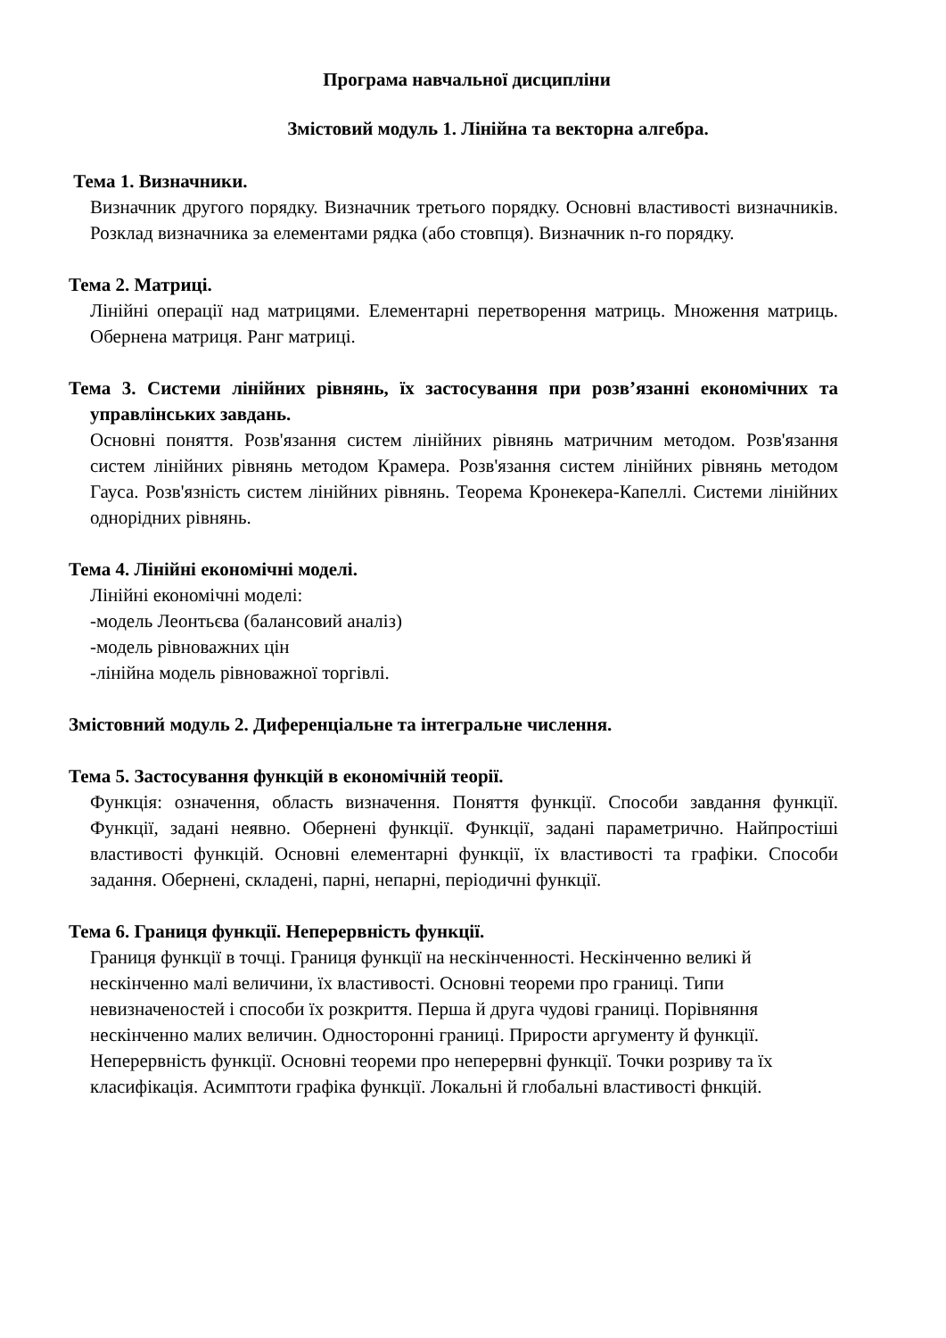Програма навчальної дисципліни
Змістовий модуль 1. Лінійна та векторна алгебра.
Тема 1. Визначники.
Визначник другого порядку. Визначник третього порядку. Основні властивості визначників. Розклад визначника за елементами рядка (або стовпця). Визначник n-го порядку.
Тема 2. Матриці.
Лінійні операції над матрицями. Елементарні перетворення матриць. Множення матриць. Обернена матриця. Ранг матриці.
Тема 3. Системи лінійних рівнянь, їх застосування при розв’язанні економічних та управлінських завдань.
Основні поняття. Розв'язання систем лінійних рівнянь матричним методом. Розв'язання систем лінійних рівнянь методом Крамера. Розв'язання систем лінійних рівнянь методом Гауса. Розв'язність систем лінійних рівнянь. Теорема Кронекера-Капеллі. Системи лінійних однорідних рівнянь.
Тема 4. Лінійні економічні моделі.
Лінійні економічні моделі:
-модель Леонтьєва (балансовий аналіз)
-модель рівноважних цін
-лінійна модель рівноважної торгівлі.
Змістовний модуль 2. Диференціальне та інтегральне числення.
Тема 5. Застосування функцій в економічній теорії.
Функція: означення, область визначення. Поняття функції. Способи завдання функції. Функції, задані неявно. Обернені функції. Функції, задані параметрично. Найпростіші властивості функцій. Основні елементарні функції, їх властивості та графіки. Способи задання. Обернені, складені, парні, непарні, періодичні функції.
Тема 6. Границя функції. Неперервність функції.
Границя функції в точці. Границя функції на нескінченності. Нескінченно великі й нескінченно малі величини, їх властивості. Основні теореми про границі. Типи невизначеностей і способи їх розкриття. Перша й друга чудові границі. Порівняння нескінченно малих величин. Односторонні границі. Прирости аргументу й функції. Неперервність функції. Основні теореми про неперервні функції. Точки розриву та їх класифікація. Асимптоти графіка функції. Локальні й глобальні властивості фнкцій.